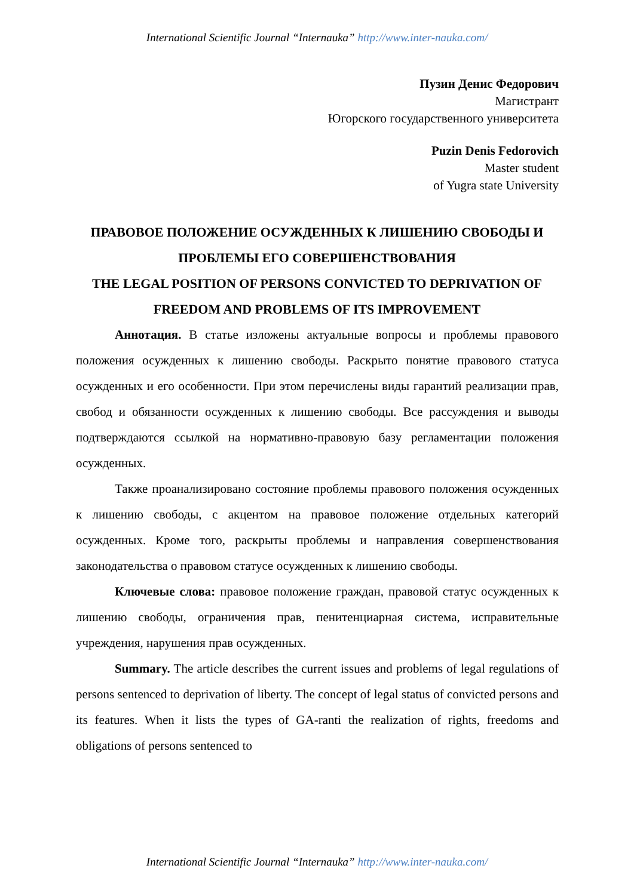International Scientific Journal “Internauka” http://www.inter-nauka.com/
Пузин Денис Федорович
Магистрант
Югорского государственного университета
Puzin Denis Fedorovich
Master student
of Yugra state University
ПРАВОВОЕ ПОЛОЖЕНИЕ ОСУЖДЕННЫХ К ЛИШЕНИЮ СВОБОДЫ И ПРОБЛЕМЫ ЕГО СОВЕРШЕНСТВОВАНИЯ
THE LEGAL POSITION OF PERSONS CONVICTED TO DEPRIVATION OF FREEDOM AND PROBLEMS OF ITS IMPROVEMENT
Аннотация. В статье изложены актуальные вопросы и проблемы правового положения осужденных к лишению свободы. Раскрыто понятие правового статуса осужденных и его особенности. При этом перечислены виды гарантий реализации прав, свобод и обязанности осужденных к лишению свободы. Все рассуждения и выводы подтверждаются ссылкой на нормативно-правовую базу регламентации положения осужденных.
Также проанализировано состояние проблемы правового положения осужденных к лишению свободы, с акцентом на правовое положение отдельных категорий осужденных. Кроме того, раскрыты проблемы и направления совершенствования законодательства о правовом статусе осужденных к лишению свободы.
Ключевые слова: правовое положение граждан, правовой статус осужденных к лишению свободы, ограничения прав, пенитенциарная система, исправительные учреждения, нарушения прав осужденных.
Summary. The article describes the current issues and problems of legal regulations of persons sentenced to deprivation of liberty. The concept of legal status of convicted persons and its features. When it lists the types of GA-ranti the realization of rights, freedoms and obligations of persons sentenced to
International Scientific Journal “Internauka” http://www.inter-nauka.com/